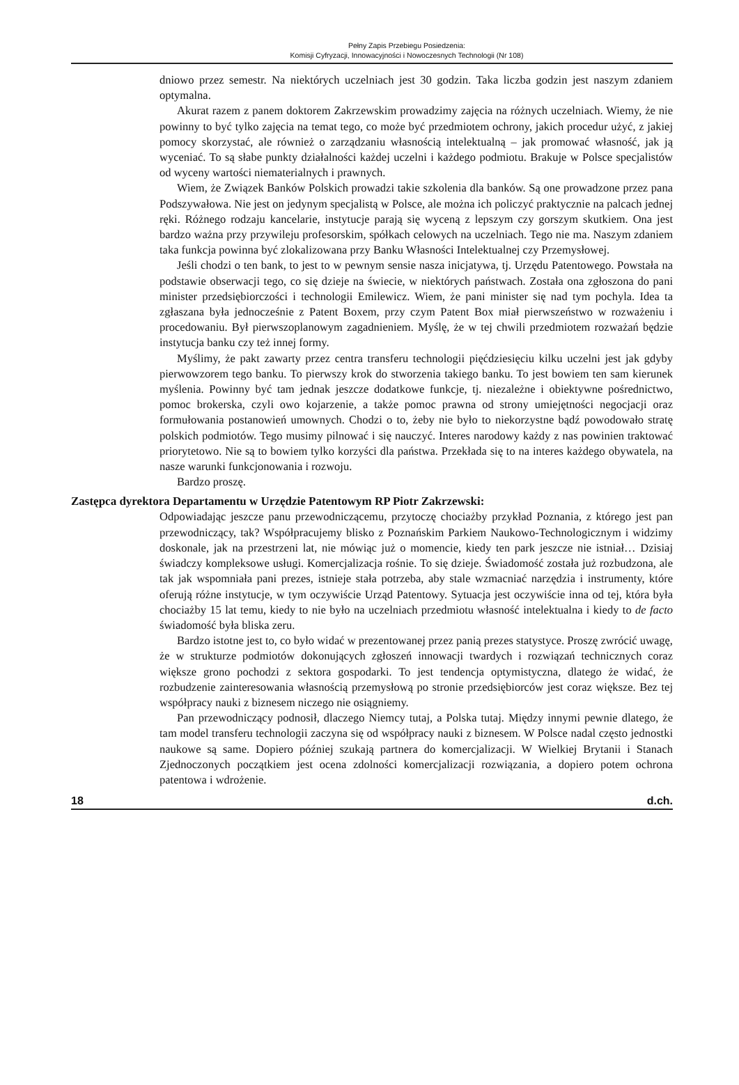Pełny Zapis Przebiegu Posiedzenia:
Komisji Cyfryzacji, Innowacyjności i Nowoczesnych Technologii (Nr 108)
dniowo przez semestr. Na niektórych uczelniach jest 30 godzin. Taka liczba godzin jest naszym zdaniem optymalna.
Akurat razem z panem doktorem Zakrzewskim prowadzimy zajęcia na różnych uczelniach. Wiemy, że nie powinny to być tylko zajęcia na temat tego, co może być przedmiotem ochrony, jakich procedur użyć, z jakiej pomocy skorzystać, ale również o zarządzaniu własnością intelektualną – jak promować własność, jak ją wyceniać. To są słabe punkty działalności każdej uczelni i każdego podmiotu. Brakuje w Polsce specjalistów od wyceny wartości niematerialnych i prawnych.
Wiem, że Związek Banków Polskich prowadzi takie szkolenia dla banków. Są one prowadzone przez pana Podszywałowa. Nie jest on jedynym specjalistą w Polsce, ale można ich policzyć praktycznie na palcach jednej ręki. Różnego rodzaju kancelarie, instytucje parają się wyceną z lepszym czy gorszym skutkiem. Ona jest bardzo ważna przy przywileju profesorskim, spółkach celowych na uczelniach. Tego nie ma. Naszym zdaniem taka funkcja powinna być zlokalizowana przy Banku Własności Intelektualnej czy Przemysłowej.
Jeśli chodzi o ten bank, to jest to w pewnym sensie nasza inicjatywa, tj. Urzędu Patentowego. Powstała na podstawie obserwacji tego, co się dzieje na świecie, w niektórych państwach. Została ona zgłoszona do pani minister przedsiębiorczości i technologii Emilewicz. Wiem, że pani minister się nad tym pochyla. Idea ta zgłaszana była jednocześnie z Patent Boxem, przy czym Patent Box miał pierwszeństwo w rozważeniu i procedowaniu. Był pierwszoplanowym zagadnieniem. Myślę, że w tej chwili przedmiotem rozważań będzie instytucja banku czy też innej formy.
Myślimy, że pakt zawarty przez centra transferu technologii pięćdziesięciu kilku uczelni jest jak gdyby pierwowzorem tego banku. To pierwszy krok do stworzenia takiego banku. To jest bowiem ten sam kierunek myślenia. Powinny być tam jednak jeszcze dodatkowe funkcje, tj. niezależne i obiektywne pośrednictwo, pomoc brokerska, czyli owo kojarzenie, a także pomoc prawna od strony umiejętności negocjacji oraz formułowania postanowień umownych. Chodzi o to, żeby nie było to niekorzystne bądź powodowało stratę polskich podmiotów. Tego musimy pilnować i się nauczyć. Interes narodowy każdy z nas powinien traktować priorytetowo. Nie są to bowiem tylko korzyści dla państwa. Przekłada się to na interes każdego obywatela, na nasze warunki funkcjonowania i rozwoju.
Bardzo proszę.
Zastępca dyrektora Departamentu w Urzędzie Patentowym RP Piotr Zakrzewski:
Odpowiadając jeszcze panu przewodniczącemu, przytoczę chociażby przykład Poznania, z którego jest pan przewodniczący, tak? Współpracujemy blisko z Poznańskim Parkiem Naukowo-Technologicznym i widzimy doskonale, jak na przestrzeni lat, nie mówiąc już o momencie, kiedy ten park jeszcze nie istniał… Dzisiaj świadczy kompleksowe usługi. Komercjalizacja rośnie. To się dzieje. Świadomość została już rozbudzona, ale tak jak wspomniała pani prezes, istnieje stała potrzeba, aby stale wzmacniać narzędzia i instrumenty, które oferują różne instytucje, w tym oczywiście Urząd Patentowy. Sytuacja jest oczywiście inna od tej, która była chociażby 15 lat temu, kiedy to nie było na uczelniach przedmiotu własność intelektualna i kiedy to de facto świadomość była bliska zeru.
Bardzo istotne jest to, co było widać w prezentowanej przez panią prezes statystyce. Proszę zwrócić uwagę, że w strukturze podmiotów dokonujących zgłoszeń innowacji twardych i rozwiązań technicznych coraz większe grono pochodzi z sektora gospodarki. To jest tendencja optymistyczna, dlatego że widać, że rozbudzenie zainteresowania własnością przemysłową po stronie przedsiębiorców jest coraz większe. Bez tej współpracy nauki z biznesem niczego nie osiągniemy.
Pan przewodniczący podnosił, dlaczego Niemcy tutaj, a Polska tutaj. Między innymi pewnie dlatego, że tam model transferu technologii zaczyna się od współpracy nauki z biznesem. W Polsce nadal często jednostki naukowe są same. Dopiero później szukają partnera do komercjalizacji. W Wielkiej Brytanii i Stanach Zjednoczonych początkiem jest ocena zdolności komercjalizacji rozwiązania, a dopiero potem ochrona patentowa i wdrożenie.
18 d.ch.